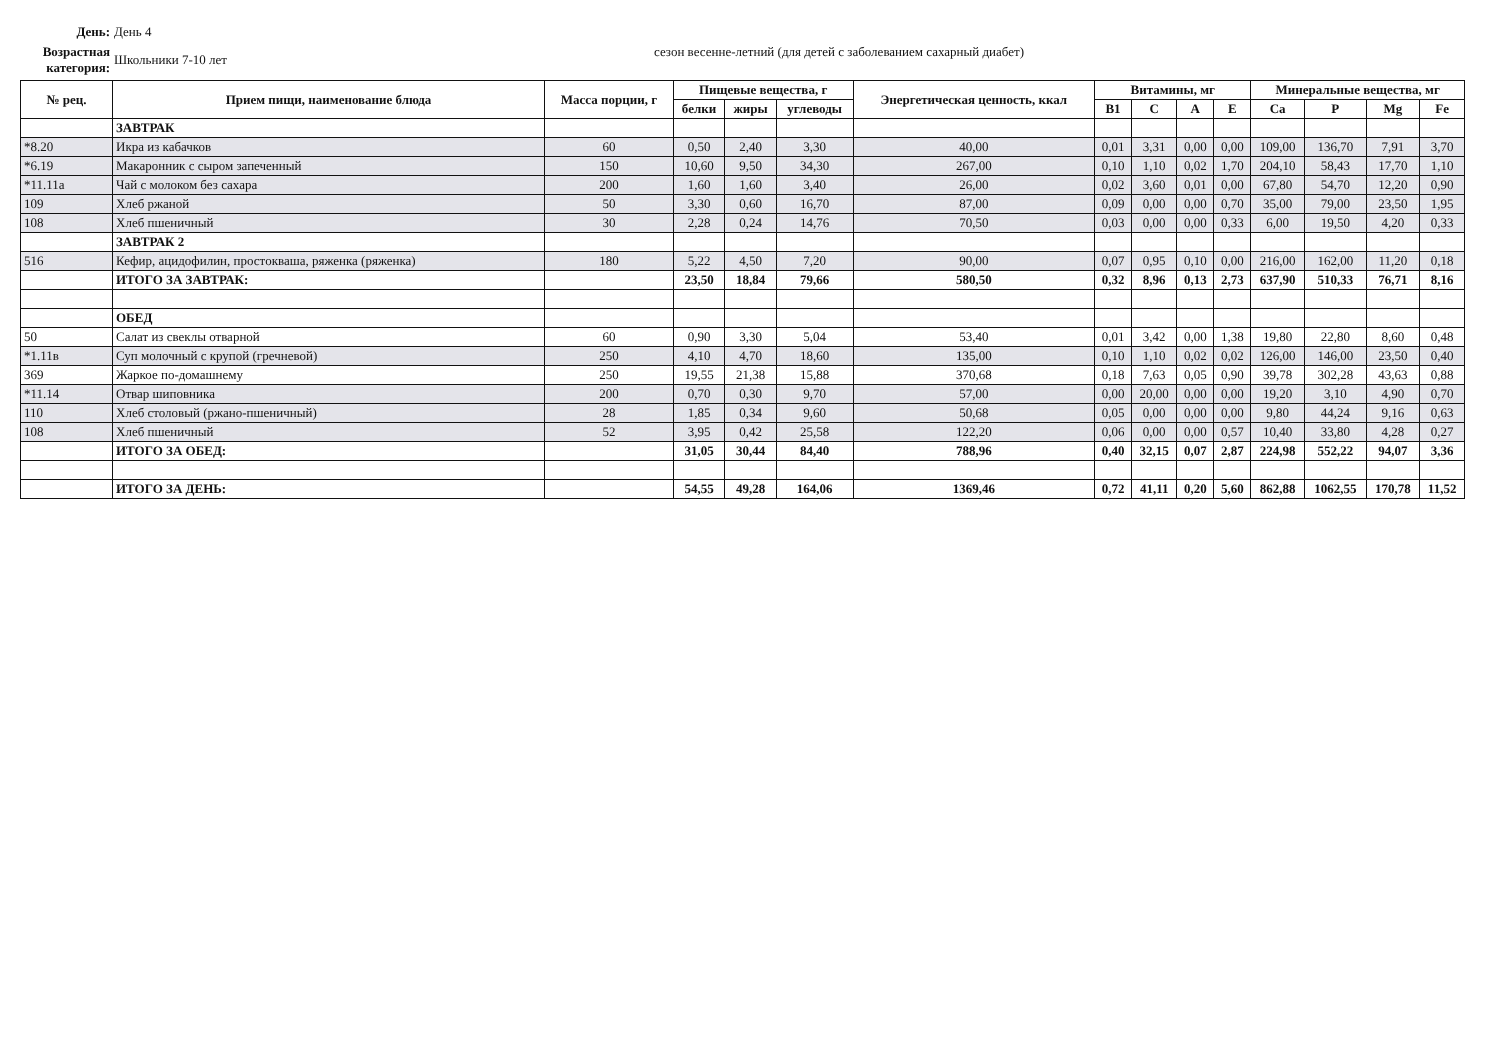День: День 4
Возрастная категория:
Школьники 7-10 лет
сезон весенне-летний (для детей с заболеванием сахарный диабет)
| № рец. | Прием пищи, наименование блюда | Масса порции, г | Пищевые вещества, г | | | Энергетическая ценность, ккал | Витамины, мг | | | | Минеральные вещества, мг | | | |
| --- | --- | --- | --- | --- | --- | --- | --- | --- | --- | --- | --- | --- | --- | --- |
| | | | белки | жиры | углеводы | | B1 | C | A | E | Ca | P | Mg | Fe |
| | ЗАВТРАК | | | | | | | | | | | | | |
| *8.20 | Икра из кабачков | 60 | 0,50 | 2,40 | 3,30 | 40,00 | 0,01 | 3,31 | 0,00 | 0,00 | 109,00 | 136,70 | 7,91 | 3,70 |
| *6.19 | Макаронник с сыром запеченный | 150 | 10,60 | 9,50 | 34,30 | 267,00 | 0,10 | 1,10 | 0,02 | 1,70 | 204,10 | 58,43 | 17,70 | 1,10 |
| *11.11а | Чай с молоком без сахара | 200 | 1,60 | 1,60 | 3,40 | 26,00 | 0,02 | 3,60 | 0,01 | 0,00 | 67,80 | 54,70 | 12,20 | 0,90 |
| 109 | Хлеб ржаной | 50 | 3,30 | 0,60 | 16,70 | 87,00 | 0,09 | 0,00 | 0,00 | 0,70 | 35,00 | 79,00 | 23,50 | 1,95 |
| 108 | Хлеб пшеничный | 30 | 2,28 | 0,24 | 14,76 | 70,50 | 0,03 | 0,00 | 0,00 | 0,33 | 6,00 | 19,50 | 4,20 | 0,33 |
| | ЗАВТРАК 2 | | | | | | | | | | | | | |
| 516 | Кефир, ацидофилин, простокваша, ряженка (ряженка) | 180 | 5,22 | 4,50 | 7,20 | 90,00 | 0,07 | 0,95 | 0,10 | 0,00 | 216,00 | 162,00 | 11,20 | 0,18 |
| | ИТОГО ЗА ЗАВТРАК: | | 23,50 | 18,84 | 79,66 | 580,50 | 0,32 | 8,96 | 0,13 | 2,73 | 637,90 | 510,33 | 76,71 | 8,16 |
| | ОБЕД | | | | | | | | | | | | | |
| 50 | Салат из свеклы отварной | 60 | 0,90 | 3,30 | 5,04 | 53,40 | 0,01 | 3,42 | 0,00 | 1,38 | 19,80 | 22,80 | 8,60 | 0,48 |
| *1.11в | Суп молочный с крупой (гречневой) | 250 | 4,10 | 4,70 | 18,60 | 135,00 | 0,10 | 1,10 | 0,02 | 0,02 | 126,00 | 146,00 | 23,50 | 0,40 |
| 369 | Жаркое по-домашнему | 250 | 19,55 | 21,38 | 15,88 | 370,68 | 0,18 | 7,63 | 0,05 | 0,90 | 39,78 | 302,28 | 43,63 | 0,88 |
| *11.14 | Отвар шиповника | 200 | 0,70 | 0,30 | 9,70 | 57,00 | 0,00 | 20,00 | 0,00 | 0,00 | 19,20 | 3,10 | 4,90 | 0,70 |
| 110 | Хлеб столовый (ржано-пшеничный) | 28 | 1,85 | 0,34 | 9,60 | 50,68 | 0,05 | 0,00 | 0,00 | 0,00 | 9,80 | 44,24 | 9,16 | 0,63 |
| 108 | Хлеб пшеничный | 52 | 3,95 | 0,42 | 25,58 | 122,20 | 0,06 | 0,00 | 0,00 | 0,57 | 10,40 | 33,80 | 4,28 | 0,27 |
| | ИТОГО ЗА ОБЕД: | | 31,05 | 30,44 | 84,40 | 788,96 | 0,40 | 32,15 | 0,07 | 2,87 | 224,98 | 552,22 | 94,07 | 3,36 |
| | ИТОГО ЗА ДЕНЬ: | | 54,55 | 49,28 | 164,06 | 1369,46 | 0,72 | 41,11 | 0,20 | 5,60 | 862,88 | 1062,55 | 170,78 | 11,52 |